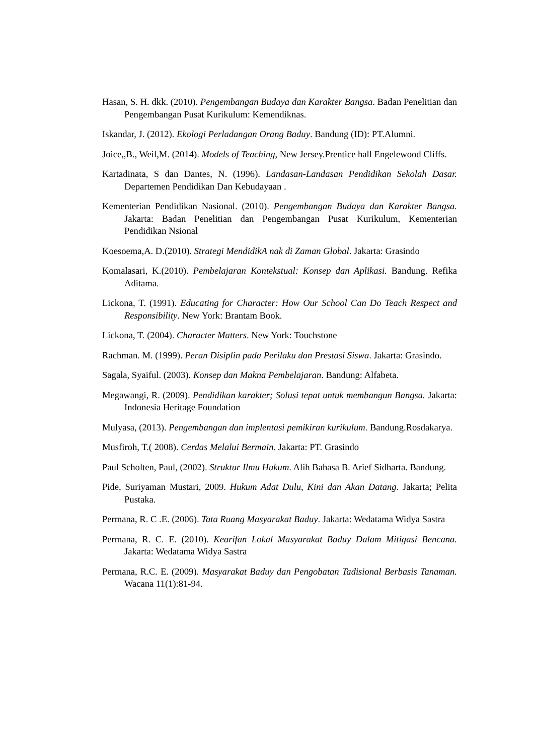Hasan, S. H. dkk. (2010). Pengembangan Budaya dan Karakter Bangsa. Badan Penelitian dan Pengembangan Pusat Kurikulum: Kemendiknas.
Iskandar, J. (2012). Ekologi Perladangan Orang Baduy. Bandung (ID): PT.Alumni.
Joice,,B., Weil,M. (2014). Models of Teaching, New Jersey.Prentice hall Engelewood Cliffs.
Kartadinata, S dan Dantes, N. (1996). Landasan-Landasan Pendidikan Sekolah Dasar. Departemen Pendidikan Dan Kebudayaan .
Kementerian Pendidikan Nasional. (2010). Pengembangan Budaya dan Karakter Bangsa. Jakarta: Badan Penelitian dan Pengembangan Pusat Kurikulum, Kementerian Pendidikan Nsional
Koesoema,A. D.(2010). Strategi MendidikA nak di Zaman Global. Jakarta: Grasindo
Komalasari, K.(2010). Pembelajaran Kontekstual: Konsep dan Aplikasi. Bandung. Refika Aditama.
Lickona, T. (1991). Educating for Character: How Our School Can Do Teach Respect and Responsibility. New York: Brantam Book.
Lickona, T. (2004). Character Matters. New York: Touchstone
Rachman. M. (1999). Peran Disiplin pada Perilaku dan Prestasi Siswa. Jakarta: Grasindo.
Sagala, Syaiful. (2003). Konsep dan Makna Pembelajaran. Bandung: Alfabeta.
Megawangi, R. (2009). Pendidikan karakter; Solusi tepat untuk membangun Bangsa. Jakarta: Indonesia Heritage Foundation
Mulyasa, (2013). Pengembangan dan implentasi pemikiran kurikulum. Bandung.Rosdakarya.
Musfiroh, T.( 2008). Cerdas Melalui Bermain. Jakarta: PT. Grasindo
Paul Scholten, Paul, (2002). Struktur Ilmu Hukum. Alih Bahasa B. Arief Sidharta. Bandung.
Pide, Suriyaman Mustari, 2009. Hukum Adat Dulu, Kini dan Akan Datang. Jakarta; Pelita Pustaka.
Permana, R. C .E. (2006). Tata Ruang Masyarakat Baduy. Jakarta: Wedatama Widya Sastra
Permana, R. C. E. (2010). Kearifan Lokal Masyarakat Baduy Dalam Mitigasi Bencana. Jakarta: Wedatama Widya Sastra
Permana, R.C. E. (2009). Masyarakat Baduy dan Pengobatan Tadisional Berbasis Tanaman. Wacana 11(1):81-94.